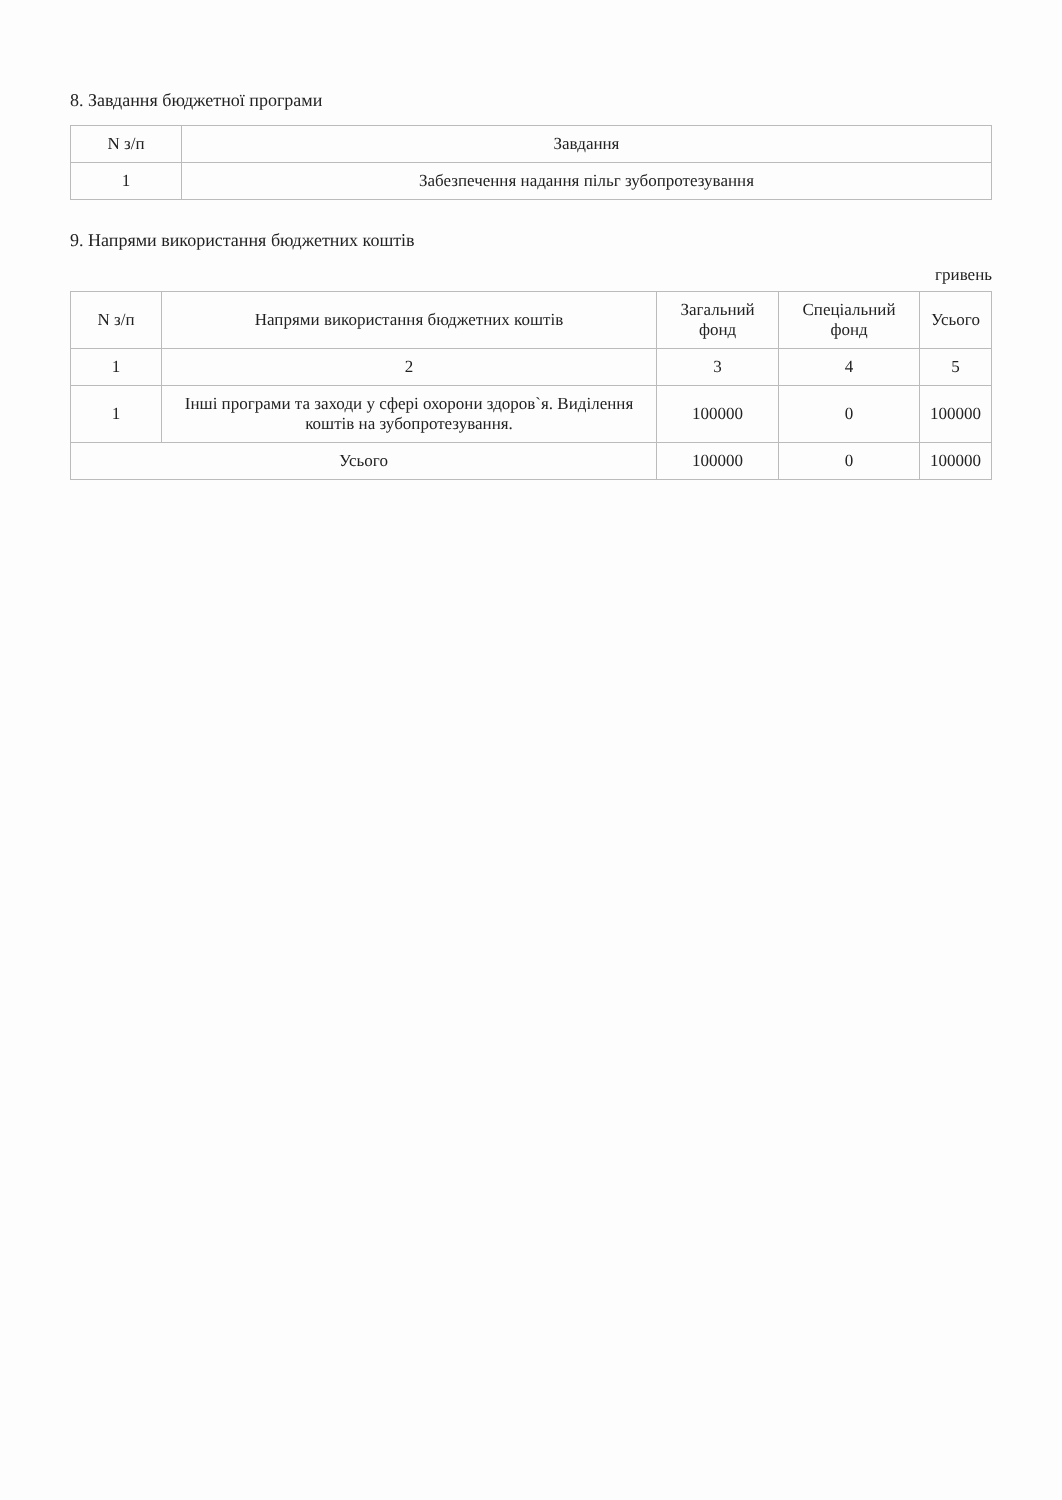8. Завдання бюджетної програми
| N з/п | Завдання |
| --- | --- |
| 1 | Забезпечення надання пільг зубопротезування |
9. Напрями використання бюджетних коштів
гривень
| N з/п | Напрями використання бюджетних коштів | Загальний фонд | Спеціальний фонд | Усього |
| --- | --- | --- | --- | --- |
| 1 | 2 | 3 | 4 | 5 |
| 1 | Інші програми та заходи у сфері охорони здоров`я. Виділення коштів на зубопротезування. | 100000 | 0 | 100000 |
| Усього | | 100000 | 0 | 100000 |